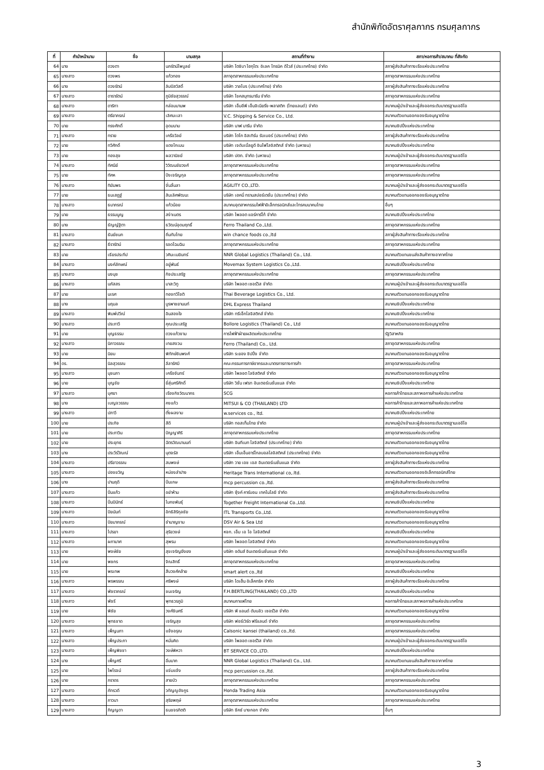สำนักพิกัดอัตราศุลกากร กรมศุลกากร
| ที่ | คำนำหน้านาม | ชื่อ | นามสกุล | สถานที่ทำงาน | สภา/หอการค้า/สมาคม ที่สังกัด |
| --- | --- | --- | --- | --- | --- |
| 64 | นาง | ดวงตา | นภรัตน์ไพบูลย์ | บริษัท โตชิบา โฮกุโตะ อิเลค โทรนิค ดีไวส์ (ประเทศไทย) จำกัด | สภาผู้ส่งสินค้าทางเรือแห่งประเทศไทย |
| 65 | นางสาว | ดวงพร | แก้วทอง | สภาอุตสาหกรรมแห่งประเทศไทย | สภาอุตสาหกรรมแห่งประเทศไทย |
| 66 | นาง | ดวงรัตน์ | ลิมปิสวัสดิ์ | บริษัท วาลโบร (ประเทศไทย) จำกัด | สภาผู้ส่งสินค้าทางเรือแห่งประเทศไทย |
| 67 | นางสาว | ดารารัตน์ | ภูมิชัยสุวรรณ์ | บริษัท โชคสมุทรมารีน จำกัด | สภาอุตสาหกรรมแห่งประเทศไทย |
| 68 | นางสาว | ดาริกา | กล่อมมานพ | บริษัท เอ็มอีพี เอ็นจิเนียริ่ง-พลาสติก (ไทยแลนด์) จำกัด | สมาคมผู้นำเข้าและผู้ส่งออกระดับมาตรฐานเออีโอ |
| 69 | นางสาว | ตรียาภรณ์ | เลิศมะเลา | V.C. Shipping & Service Co., Ltd. | สมาคมตัวแทนออกของรับอนุญาตไทย |
| 70 | นาย | ทรงศักดิ์ | อุดมนาม | บริษัท นาฟ มารีน จำกัด | สมาคมชิปปิ้งแห่งประเทศไทย |
| 71 | นางสาว | ทราย | เครือวัลย์ | บริษัท โตไก อิสเทิร์น รับเบอร์ (ประเทศไทย) จำกัด | สภาผู้ส่งสินค้าทางเรือแห่งประเทศไทย |
| 72 | นาย | ทวีศักดิ์ | แดงโกเมน | บริษัท เจดับเบิ้ลยูดี อินโฟโลจิสติกส์ จำกัด (มหาชน) | สมาคมชิปปิ้งแห่งประเทศไทย |
| 73 | นาย | ทองสุข | ผลวานิชย์ | บริษัท ปตท. จำกัด (มหาชน) | สมาคมผู้นำเข้าและผู้ส่งออกระดับมาตรฐานเออีโอ |
| 74 | นางสาว | ทัศนีย์ | วิวัฒนชัยวงศ์ | สภาอุตสาหกรรมแห่งประเทศไทย | สภาอุตสาหกรรมแห่งประเทศไทย |
| 75 | นาย | ทัศห | ปึงเจริญกุล | สภาอุตสาหกรรมแห่งประเทศไทย | สภาอุตสาหกรรมแห่งประเทศไทย |
| 76 | นางสาว | ทิฆัมพร | จั่นลิ้นลา | AGILITY CO.,LTD. | สมาคมผู้นำเข้าและผู้ส่งออกระดับมาตรฐานเออีโอ |
| 77 | นาย | ธนเสฎฐ์ | สินเลิศพัฒนะ | บริษัท เฮคนี่ ทรานสปอร์เตชั่น (ประเทศไทย) จำกัด | สมาคมตัวแทนออกของรับอนุญาตไทย |
| 78 | นางสาว | ธนาภรณ์ | แก้วน้อย | สมาคมอุตสาหกรรมไฟฟ้าอิเล็กทรอนิกส์และโทรคมนาคมไทย | อื่นๆ |
| 79 | นาย | ธรรมนูญ | สง่าเนตร | บริษัท ไพลอต แอร์คาร์โก้ จำกัด | สมาคมชิปปิ้งแห่งประเทศไทย |
| 80 | นาง | ธัญญ์ฐิตา | ธวัฒน์อุดมฤทธิ์ | Ferro Thailand Co.,Ltd. | สภาอุตสาหกรรมแห่งประเทศไทย |
| 81 | นางสาว | ธันย์ชนก | ถิ่นทับไทย | win chance foods co.,ltd | สภาผู้ส่งสินค้าทางเรือแห่งประเทศไทย |
| 82 | นางสาว | ธีรารัตน์ | รอดโฉมฉิน | สภาอุตสาหกรรมแห่งประเทศไทย | สภาอุตสาหกรรมแห่งประเทศไทย |
| 83 | นาย | เธียรประทีป | วศินะเมฆินทร์ | NNR Global Logistics (Thailand) Co., Ltd. | สมาคมตัวแทนขนส่งสินค้าทางอากาศไทย |
| 84 | นางสาว | นงค์ลักษณ์ | อยู่พันธ์ | Movemax System Logistics Co.,Ltd. | สมาคมชิปปิ้งแห่งประเทศไทย |
| 85 | นางสาว | นงนุช | กิจประเสริฐ | สภาอุตสาหกรรมแห่งประเทศไทย | สภาอุตสาหกรรมแห่งประเทศไทย |
| 86 | นางสาว | นภัสสร | มาสะวิทู | บริษัท ไพลอต เซอร์วิส จำกัด | สมาคมผู้นำเข้าและผู้ส่งออกระดับมาตรฐานเออีโอ |
| 87 | นาย | นเรศ | ทองทวีโชติ | Thai Beverage Logistics Co., Ltd. | สมาคมตัวแทนออกของรับอนุญาตไทย |
| 88 | นาง | นฤมล | บูรพาชยานนท์ | DHL Express Thailand | สมาคมชิปปิ้งแห่งประเทศไทย |
| 89 | นางสาว | พิมพ์ปวีณ์ | อินสองใจ | บริษัท ทรีเอ็กโลจิสติกส์ จำกัด | สมาคมชิปปิ้งแห่งประเทศไทย |
| 90 | นางสาว | ประภาวี | คุณประเสริฐ | Bollore Logistics (Thailand) Co., Ltd | สมาคมตัวแทนออกของรับอนุญาตไทย |
| 91 | นาย | บุญธรรม | ดวงแก้วงาม | การไฟฟ้าฝ่ายผลิตแห่งประเทศไทย | รัฐวิสาหกิจ |
| 92 | นางสาว | นิภาวรรณ | เทยสงวน | Ferro (Thailand) Co., Ltd. | สภาอุตสาหกรรมแห่งประเทศไทย |
| 93 | นาย | นิยม | พิทักษ์ชินพงศ์ | บริษัท ระยอง ชิปปิ้ง จำกัด | สมาคมตัวแทนออกของรับอนุญาตไทย |
| 94 | ดร. | นิลสุวรรณ | ลีลารัศมี | คณะกรรมการภาษีอากรและมาตรการทางการค้า | สภาอุตสาหกรรมแห่งประเทศไทย |
| 95 | นางสาว | นุชนภา | เครือจันทร์ | บริษัท ไพลอต โลจิสติคส์ จำกัด | สมาคมตัวแทนออกของรับอนุญาตไทย |
| 96 | นาย | บุญชัย | ยี่สุ่นศรีศักดิ์ | บริษัท วิชั่น เฟรท อินเตอร์เนชั่นแนล จำกัด | สมาคมชิปปิ้งแห่งประเทศไทย |
| 97 | นางสาว | บุศยา | เรืองกิจวัฒนากร | SCG | หอการค้าไทยและสภาหอการค้าแห่งประเทศไทย |
| 98 | นาง | เบญจวรรณ | คงแก้ว | MITSUI & CO (THAILAND) LTD | หอการค้าไทยและสภาหอการค้าแห่งประเทศไทย |
| 99 | นางสาว | ปภาวี | ตั้งผลงาม | w.services co., ltd. | สมาคมชิปปิ้งแห่งประเทศไทย |
| 100 | นาย | ประกิจ | สีดี | บริษัท ทอสเท็มไทย จำกัด | สมาคมผู้นำเข้าและผู้ส่งออกระดับมาตรฐานเออีโอ |
| 101 | นาย | ประภาวิน | ปัญญาศิริ | สภาอุตสาหกรรมแห่งประเทศไทย | สภาอุตสาหกรรมแห่งประเทศไทย |
| 102 | นาย | ประยุทธ | ฉัตรวัฒนานนท์ | บริษัท อินทีเมท โลจิสติคส์ (ประเทศไทย) จำกัด | สมาคมตัวแทนออกของรับอนุญาตไทย |
| 103 | นาง | ประวีร์วัณณ์ | นุตจรัส | บริษัท เอ็นเอ็นอาร์โกลบอลโลจิสติคส์ (ประเทศไทย) จำกัด | สมาคมตัวแทนออกของรับอนุญาตไทย |
| 104 | นางสาว | ปรียาวรรณ | สมพงษ์ | บริษัท วาย เอช เอส อินเตอร์เนชั่นแนล จำกัด | สภาผู้ส่งสินค้าทางเรือแห่งประเทศไทย |
| 105 | นางสาว | ปองขวัญ | หม่องลำปาง | Heritage Trans International co,.ltd. | สมาคมตัวแทนออกของอิเล็กทรอนิกส์ไทย |
| 106 | นาง | ปานฤดี | ปิ่นเกษ | mcp percussion co.,ltd. | สภาผู้ส่งสินค้าทางเรือแห่งประเทศไทย |
| 107 | นางสาว | ปิ่นแก้ว | อย่าห้าม | บริษัท ซุ้งค์ คาร์บอน เทคโนโลยี จำกัด | สภาผู้ส่งสินค้าทางเรือแห่งประเทศไทย |
| 108 | นางสาว | ปิ่นปินัทธ์ | โมกขพันธุ์ | Together Freight International Co.,Ltd. | สมาคมชิปปิ้งแห่งประเทศไทย |
| 109 | นางสาว | ปิยนันท์ | อิทธิสิริกุลชัย | ITL Transports Co.,Ltd. | สมาคมตัวแทนออกของรับอนุญาตไทย |
| 110 | นางสาว | ปิยมาภรณ์ | ชำนาญงาม | DSV Air & Sea Ltd | สมาคมตัวแทนออกของรับอนุญาตไทย |
| 111 | นางสาว | ไปรยา | สุริยวงษ์ | หจก. เอ็ม เอ ไอ โลจิสติคส์ | สมาคมชิปปิ้งแห่งประเทศไทย |
| 112 | นางสาว | ผกามาศ | สุพรม | บริษัท ไพลอต โลจิสติคส์ จำกัด | สมาคมตัวแทนออกของรับอนุญาตไทย |
| 113 | นาย | พงษ์ชัย | สุขเจริญยิ่งยง | บริษัท อดัมส์ อินเตอร์เนชั่นแนล จำกัด | สมาคมผู้นำเข้าและผู้ส่งออกระดับมาตรฐานเออีโอ |
| 114 | นาย | พชกร | จิณสิทธิ์ | สภาอุตสาหกรรมแห่งประเทศไทย | สภาอุตสาหกรรมแห่งประเทศไทย |
| 115 | นาย | พรเทพ | สืบวงศ์คล้าย | smart alert co.,ltd | สมาคมชิปปิ้งแห่งประเทศไทย |
| 116 | นางสาว | พรพรรณ | ศรีพงษ์ | บริษัท ไดเฮ็น อิเล็คทริค จำกัด | สภาผู้ส่งสินค้าทางเรือแห่งประเทศไทย |
| 117 | นางสาว | พัชราภรณ์ | ชนเจริญ | F.H.BERTLING(THAILAND) CO.,LTD | สมาคมชิปปิ้งแห่งประเทศไทย |
| 118 | นางสาว | พัชรี | พุทธวรภูมิ | สมาคมกาแฟไทย | หอการค้าไทยและสภาหอการค้าแห่งประเทศไทย |
| 119 | นาย | พิชัย | วงศ์ชินศรี | บริษัท พี แอนด์ ดับบลิว เซอร์วิส จำกัด | สมาคมตัวแทนออกของรับอนุญาตไทย |
| 120 | นางสาว | พุทธชาด | เจริญสุข | บริษัท ฟอร์เวิร์ด ฟรีแลนด์ จำกัด | สภาอุตสาหกรรมแห่งประเทศไทย |
| 121 | นางสาว | เพ็ญนภา | แจ้งอรุณ | Calsonic kansei (thailand) co.,ltd. | สภาอุตสาหกรรมแห่งประเทศไทย |
| 122 | นางสาว | เพ็ญประภา | หมั่นคิด | บริษัท ไพลอต เซอร์วิส จำกัด | สมาคมผู้นำเข้าและผู้ส่งออกระดับมาตรฐานเออีโอ |
| 123 | นางสาว | เพ็ญพิชชา | วงษ์พิหวา | BT SERVICE CO.,LTD. | สมาคมชิปปิ้งแห่งประเทศไทย |
| 124 | นาง | เพ็ญศรี | อิ่มมาก | NNR Global Logistics (Thailand) Co., Ltd. | สมาคมตัวแทนขนส่งสินค้าทางอากาศไทย |
| 125 | นาย | ไพโรจน์ | แจ่มแจ้ง | mcp percussion co.,ltd. | สภาผู้ส่งสินค้าทางเรือแห่งประเทศไทย |
| 126 | นาย | ภราดร | สายบัว | สภาอุตสาหกรรมแห่งประเทศไทย | สภาอุตสาหกรรมแห่งประเทศไทย |
| 127 | นางสาว | ภัทรวดี | วทัญญูอังกูร | Honda Trading Asia | สมาคมตัวแทนออกของรับอนุญาตไทย |
| 128 | นางสาว | ภาวนา | สุริยพฤษ์ | สภาอุตสาหกรรมแห่งประเทศไทย | สภาอุตสาหกรรมแห่งประเทศไทย |
| 129 | นางสาว | ภิญญดา | ธนขจรกิตติ | บริษัท ซีคซ์ บางกอก จำกัด | อื่นๆ |
3